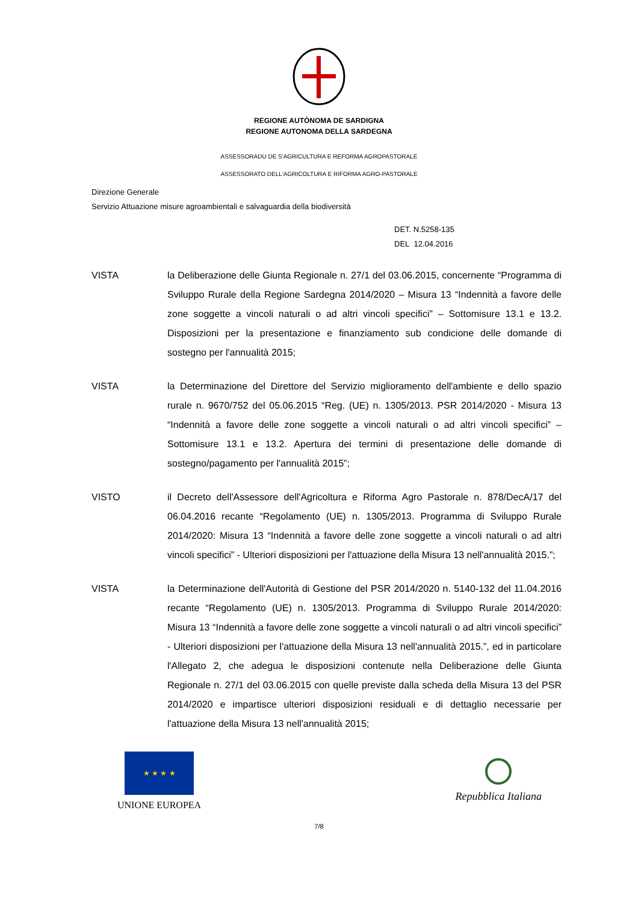REGIONE AUTÒNOMA DE SARDIGNA
REGIONE AUTONOMA DELLA SARDEGNA
ASSESSORADU DE S'AGRICULTURA E REFORMA AGROPASTORALE
ASSESSORATO DELL'AGRICOLTURA E RIFORMA AGRO-PASTORALE
Direzione Generale
Servizio Attuazione misure agroambientali e salvaguardia della biodiversità
DET. N.5258-135
DEL 12.04.2016
VISTA la Deliberazione delle Giunta Regionale n. 27/1 del 03.06.2015, concernente “Programma di Sviluppo Rurale della Regione Sardegna 2014/2020 – Misura 13 “Indennità a favore delle zone soggette a vincoli naturali o ad altri vincoli specifici” – Sottomisure 13.1 e 13.2. Disposizioni per la presentazione e finanziamento sub condicione delle domande di sostegno per l'annualità 2015;
VISTA la Determinazione del Direttore del Servizio miglioramento dell'ambiente e dello spazio rurale n. 9670/752 del 05.06.2015 “Reg. (UE) n. 1305/2013. PSR 2014/2020 - Misura 13 “Indennità a favore delle zone soggette a vincoli naturali o ad altri vincoli specifici” – Sottomisure 13.1 e 13.2. Apertura dei termini di presentazione delle domande di sostegno/pagamento per l'annualità 2015”;
VISTO il Decreto dell'Assessore dell'Agricoltura e Riforma Agro Pastorale n. 878/DecA/17 del 06.04.2016 recante “Regolamento (UE) n. 1305/2013. Programma di Sviluppo Rurale 2014/2020: Misura 13 “Indennità a favore delle zone soggette a vincoli naturali o ad altri vincoli specifici” - Ulteriori disposizioni per l'attuazione della Misura 13 nell'annualità 2015.”;
VISTA la Determinazione dell'Autorità di Gestione del PSR 2014/2020 n. 5140-132 del 11.04.2016 recante “Regolamento (UE) n. 1305/2013. Programma di Sviluppo Rurale 2014/2020: Misura 13 “Indennità a favore delle zone soggette a vincoli naturali o ad altri vincoli specifici” - Ulteriori disposizioni per l'attuazione della Misura 13 nell'annualità 2015.”, ed in particolare l'Allegato 2, che adegua le disposizioni contenute nella Deliberazione delle Giunta Regionale n. 27/1 del 03.06.2015 con quelle previste dalla scheda della Misura 13 del PSR 2014/2020 e impartisce ulteriori disposizioni residuali e di dettaglio necessarie per l'attuazione della Misura 13 nell'annualità 2015;
★ ★ ★ ★
UNIONE EUROPEA
Repubblica Italiana
7/8